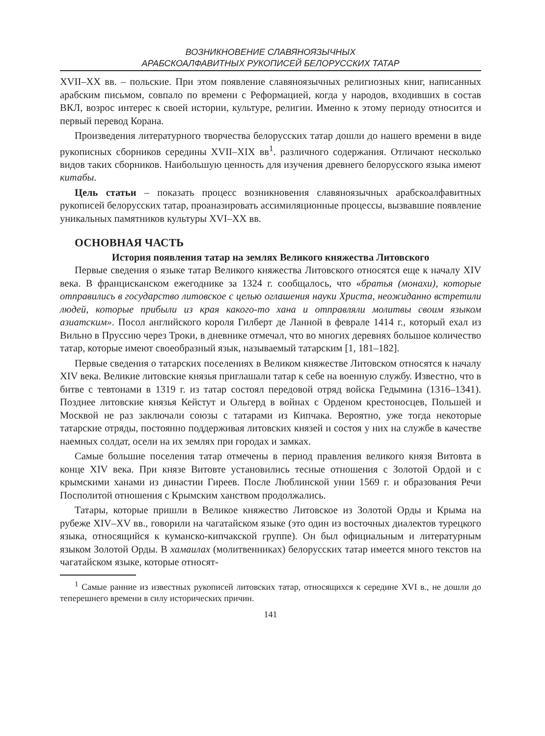ВОЗНИКНОВЕНИЕ СЛАВЯНОЯЗЫЧНЫХ
АРАБСКОАЛФАВИТНЫХ РУКОПИСЕЙ БЕЛОРУССКИХ ТАТАР
XVII–XX вв. – польские. При этом появление славяноязычных религиозных книг, написанных арабским письмом, совпало по времени с Реформацией, когда у народов, входивших в состав ВКЛ, возрос интерес к своей истории, культуре, религии. Именно к этому периоду относится и первый перевод Корана.
Произведения литературного творчества белорусских татар дошли до нашего времени в виде рукописных сборников середины XVII–XIX вв<sup>1</sup>. различного содержания. Отличают несколько видов таких сборников. Наибольшую ценность для изучения древнего белорусского языка имеют китабы.
Цель статьи – показать процесс возникновения славяноязычных арабскоалфавитных рукописей белорусских татар, проаназировать ассимиляционные процессы, вызвавшие появление уникальных памятников культуры XVI–XX вв.
ОСНОВНАЯ ЧАСТЬ
История появления татар на землях Великого княжества Литовского
Первые сведения о языке татар Великого княжества Литовского относятся еще к началу XIV века. В францисканском ежегоднике за 1324 г. сообщалось, что «братья (монахи), которые отправились в государство литовское с целью оглашения науки Христа, неожиданно встретили людей, которые прибыли из края какого-то хана и отправляли молитвы своим языком азиатским». Посол английского короля Гилберт де Ланной в феврале 1414 г., который ехал из Вильно в Пруссию через Троки, в дневнике отмечал, что во многих деревнях большое количество татар, которые имеют своеобразный язык, называемый татарским [1, 181–182].
Первые сведения о татарских поселениях в Великом княжестве Литовском относятся к началу XIV века. Великие литовские князья приглашали татар к себе на военную службу. Известно, что в битве с тевтонами в 1319 г. из татар состоял передовой отряд войска Гедымина (1316–1341). Позднее литовские князья Кейстут и Ольгерд в войнах с Орденом крестоносцев, Польшей и Москвой не раз заключали союзы с татарами из Кипчака. Вероятно, уже тогда некоторые татарские отряды, постоянно поддерживая литовских князей и состоя у них на службе в качестве наемных солдат, осели на их землях при городах и замках.
Самые большие поселения татар отмечены в период правления великого князя Витовта в конце XIV века. При князе Витовте установились тесные отношения с Золотой Ордой и с крымскими ханами из династии Гиреев. После Люблинской унии 1569 г. и образования Речи Посполитой отношения с Крымским ханством продолжались.
Татары, которые пришли в Великое княжество Литовское из Золотой Орды и Крыма на рубеже XIV–XV вв., говорили на чагатайском языке (это один из восточных диалектов турецкого языка, относящийся к куманско-кипчакской группе). Он был официальным и литературным языком Золотой Орды. В хамаилах (молитвенниках) белорусских татар имеется много текстов на чагатайском языке, которые относят-
<sup>1</sup> Самые ранние из известных рукописей литовских татар, относящихся к середине XVI в., не дошли до теперешнего времени в силу исторических причин.
141